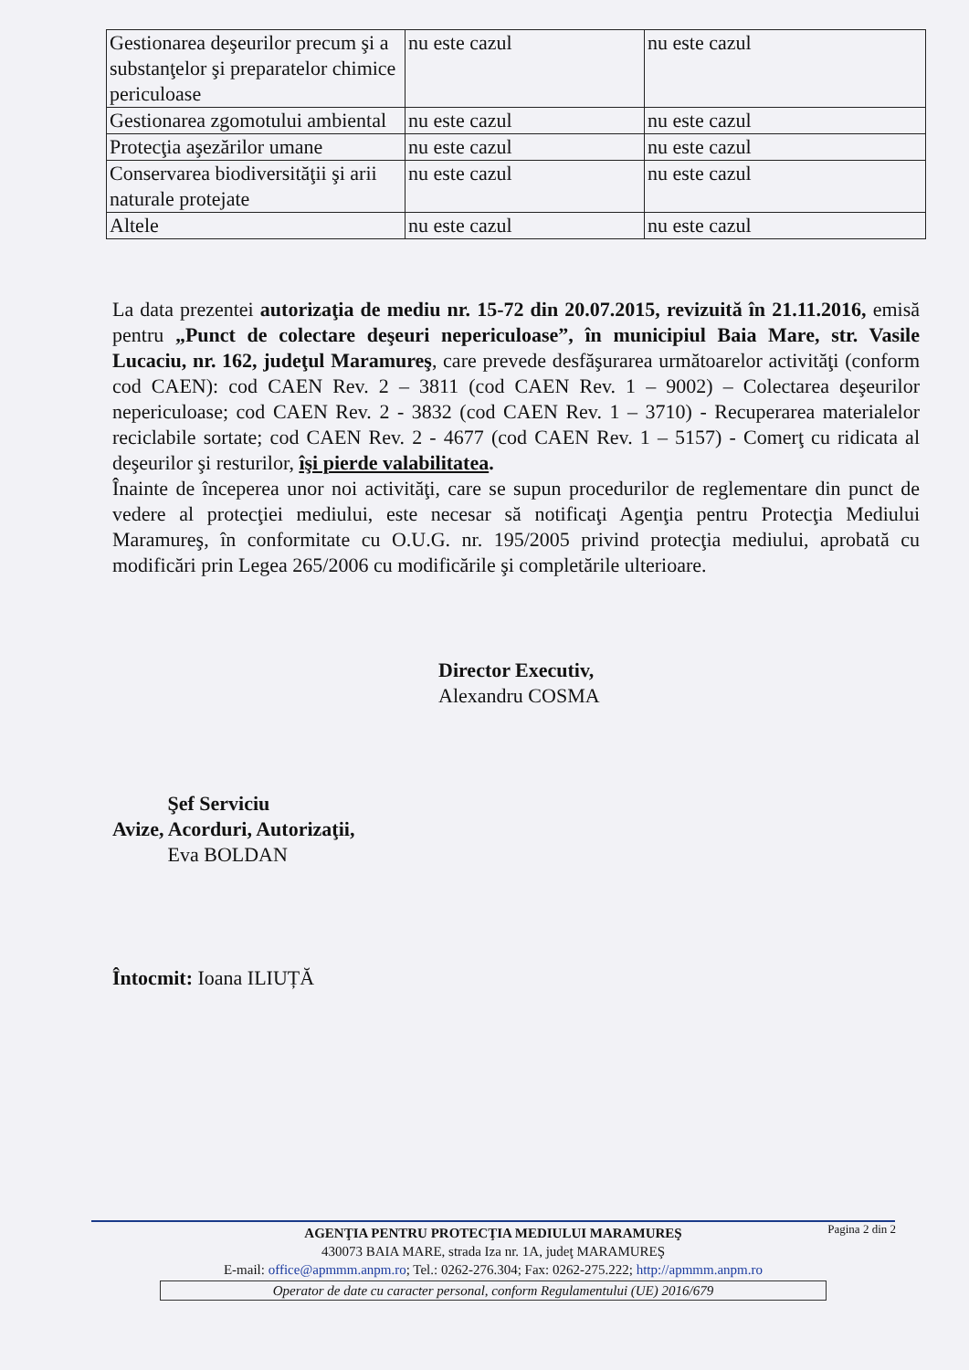| Gestionarea deşeurilor precum şi a substanţelor şi preparatelor chimice periculoase | nu este cazul | nu este cazul |
| Gestionarea zgomotului ambiental | nu este cazul | nu este cazul |
| Protecţia aşezărilor umane | nu este cazul | nu este cazul |
| Conservarea biodiversităţii şi arii naturale protejate | nu este cazul | nu este cazul |
| Altele | nu este cazul | nu este cazul |
La data prezentei autorizaţia de mediu nr. 15-72 din 20.07.2015, revizuită în 21.11.2016, emisă pentru „Punct de colectare deşeuri nepericuloase”, în municipiul Baia Mare, str. Vasile Lucaciu, nr. 162, judeţul Maramureş, care prevede desfăşurarea următoarelor activităţi (conform cod CAEN): cod CAEN Rev. 2 – 3811 (cod CAEN Rev. 1 – 9002) – Colectarea deşeurilor nepericuloase; cod CAEN Rev. 2 - 3832 (cod CAEN Rev. 1 – 3710) - Recuperarea materialelor reciclabile sortate; cod CAEN Rev. 2 - 4677 (cod CAEN Rev. 1 – 5157) - Comerţ cu ridicata al deşeurilor şi resturilor, îşi pierde valabilitatea.
Înainte de începerea unor noi activităţi, care se supun procedurilor de reglementare din punct de vedere al protecţiei mediului, este necesar să notificaţi Agenţia pentru Protecţia Mediului Maramureş, în conformitate cu O.U.G. nr. 195/2005 privind protecţia mediului, aprobată cu modificări prin Legea 265/2006 cu modificările şi completările ulterioare.
Director Executiv,
Alexandru COSMA
Şef Serviciu
Avize, Acorduri, Autorizaţii,
Eva BOLDAN
Întocmit: Ioana ILIUȚĂ
Pagina 2 din 2
AGENŢIA PENTRU PROTECŢIA MEDIULUI MARAMUREŞ
430073 BAIA MARE, strada Iza nr. 1A, judeţ MARAMUREŞ
E-mail: office@apmmm.anpm.ro; Tel.: 0262-276.304; Fax: 0262-275.222; http://apmmm.anpm.ro
Operator de date cu caracter personal, conform Regulamentului (UE) 2016/679